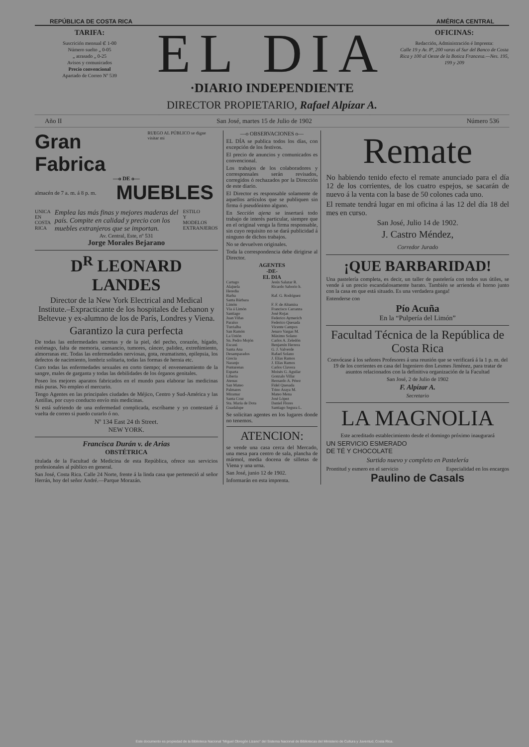REPÚBLICA DE COSTA RICA AMÉRICA CENTRAL
TARIFA:
Suscrición mensual ₡ 1-00
Número suelto „ 0-05
„ atrasado „ 0-25
Avisos y comunicados
Precio convencional
Apartado de Correo Nº 539
EL DIA
·DIARIO INDEPENDIENTE
OFICINAS:
Redacción, Administración é Imprenta:
Calle 19 y Av. 8ª, 200 varas al Sur del Banco de Costa Rica y 100 al Oeste de la Botica Francesa.—Nes. 195, 199 y 209
DIRECTOR PROPIETARIO, Rafael Alpízar A.
Año II San José, martes 15 de Julio de 1902 Número 536
Gran Fabrica RUEGO AL PÚBLICO se digne visitar mi
—o DE o—
almacén de 7 a. m. á 8 p. m. MUEBLES
UNICA
EN
COSTA RICA
Emplea las más finas y mejores maderas del país. Compite en calidad y precio con los muebles extranjeros que se importan.
ESTILO
Y
MODELOS EXTRANJEROS
Av. Central, Este, nº 531
Jorge Morales Bejarano
D<sup>R</sup> LEONARD LANDES
Director de la New York Electrical and Medical Institute.–Expracticante de los hospitales de Lebanon y Beltevue y ex-alumno de los de París, Londres y Viena.
Garantizo la cura perfecta
De todas las enfermedades secretas y de la piel, del pecho, corazón, hígado, estómago, falta de memoria, cansancio, tumores, cáncer, palidez, extreñimiento, almorranas etc. Todas las enfermedades nerviosas, gota, reumatismo, epilepsia, los defectos de nacimiento, lombriz solitaria, todas las formas de hernia etc.
Curo todas las enfermedades sexuales en corto tiempo; el envenenamiento de la sangre, males de garganta y todas las debilidades de los órganos genitales.
Poseo los mejores aparatos fabricados en el mundo para elaborar las medicinas más puras. No empleo el mercurio.
Tengo Agentes en las principales ciudades de Méjico, Centro y Sud-América y las Antillas, por cuyo conducto envío mis medicinas.
Si está sufriendo de una enfermedad complicada, escríbame y yo contestaré á vuelta de correo si puedo curarlo ó no.
Nº 134 East 24 th Street.
NEW YORK.
Francisca Durán v. de Arias
OBSTÉTRICA
titulada de la Facultad de Medicina de esta República, ofrece sus servicios profesionales al público en general.
San José, Costa Rica. Calle 24 Norte, frente á la linda casa que perteneció al señor Herrán, hoy del señor André.—Parque Morazán.
—o OBSERVACIONES o—
EL DÍA se publica todos los días, con excepción de los festivos.
El precio de anuncios y comunicados es convencional.
Los trabajos de los colaboradores y corresponsales serán revisados, corregidos ó rechazados por la Dirección de este diario.
El Director es responsable solamente de aquellos artículos que se publiquen sin firma ó pseudónimo alguno.
En Sección ajena se insertará todo trabajo de interés particular, siempre que en el original venga la firma responsable, sin cuyo requisito no se dará publicidad á ninguno de dichos trabajos.
No se devuelven originales.
Toda la correspondencia debe dirigirse al Director.
AGENTES
-DE-
EL DIA
| Cartago | Jesús Salazar R. |
| Alajuela | Ricardo Saborío h. |
| Heredia | Raf. G. Rodríguez |
| Barba | |
| Santa Bárbara | |
| Limón | F. F. de Altamira |
| Vía á Limón | Francisco Carranza |
| Santiago | José Rojas |
| Juan Viñas | Federico Aymerich |
| Paraíso | Federico Quesada |
| Turrialba | Vicente Campos |
| San Ramón | Jenaro Vargas M. |
| La Unión | Máximo Solano |
| Sn. Pedro Mojón | Carlos A. Zeledón |
| Escasú | Benjamín Herrera |
| Santa Ana | G. J. Valverde |
| Desamparados | Rafael Solano |
| Grecia | J. Elías Ramos |
| Naranjo | J. Elías Ramos |
| Puntarenas | Carlos Clavera |
| Esparta | Moisés G. Aguilar |
| Liberia | Gonzalo Villar |
| Atenas | Bernardo A. Pérez |
| San Mateo | Fidel Quesada |
| Palmares | Trino Araya M. |
| Miramar | Mateo Mena |
| Santa Cruz | José López |
| Sta. María de Dota | Daniel Flores |
| Guadalupe | Santiago Segura L. |
Se solicitan agentes en los lugares donde no tenemos.
ATENCION:
se vende una casa cerca del Mercado, una mesa para centro de sala, plancha de mármol, media docena de silletas de Viena y una urna.
San José, junio 12 de 1902.
Informarán en esta imprenta.
Remate
No habiendo tenido efecto el remate anunciado para el día 12 de los corrientes, de los cuatro espejos, se sacarán de nuevo á la venta con la base de 50 colones cada uno.
El remate tendrá lugar en mi oficina á las 12 del día 18 del mes en curso.
San José, Julio 14 de 1902.
J. Castro Méndez,
Corredor Jurado
¡QUE BARBARIDAD!
Una pastelería completa, es decir, un taller de pastelería con todos sus útiles, se vende á un precio escandalosamente barato. También se arrienda el horno junto con la casa en que está situado. Es una verdadera ganga!
Entenderse con
Pío Acuña
En la “Pulpería del Limón”
Facultad Técnica de la República de Costa Rica
Convócase á los señores Profesores á una reunión que se verificará á la 1 p. m. del 19 de los corrientes en casa del Ingeniero don Lesmes Jiménez, para tratar de asuntos relacionados con la definitiva organización de la Facultad
San José, 2 de Julio de 1902
F. Alpízar A.
Secretario
LA MAGNOLIA
Este acreditado establecimiento desde el domingo próximo inaugurará
UN SERVICIO ESMERADO
DE TÉ Y CHOCOLATE
Surtido nuevo y completo en Pastelería
Prontitud y esmero en el servicio Especialidad en los encargos
Paulino de Casals
Este documento es propiedad de la Biblioteca Nacional "Miguel Obregón Lizano" del Sistema Nacional de Bibliotecas del Ministerio de Cultura y Juventud, Costa Rica.